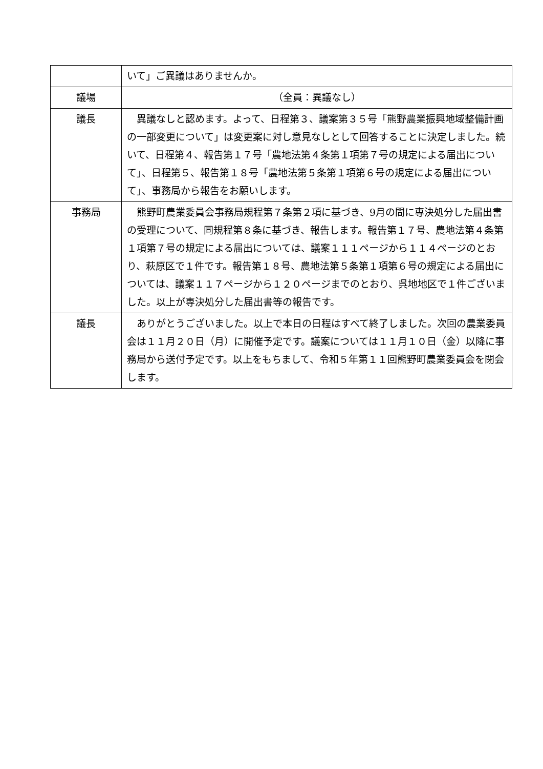| | いて」ご異議はありませんか。 |
| 議場 | （全員：異議なし） |
| 議長 | 異議なしと認めます。よって、日程第３、議案第３５号「熊野農業振興地域整備計画の一部変更について」は変更案に対し意見なしとして回答することに決定しました。続いて、日程第４、報告第１７号「農地法第４条第１項第７号の規定による届出について」、日程第５、報告第１８号「農地法第５条第１項第６号の規定による届出について」、事務局から報告をお願いします。 |
| 事務局 | 熊野町農業委員会事務局規程第７条第２項に基づき、9月の間に専決処分した届出書の受理について、同規程第８条に基づき、報告します。報告第１７号、農地法第４条第１項第７号の規定による届出については、議案１１１ページから１１４ページのとおり、萩原区で１件です。報告第１８号、農地法第５条第１項第６号の規定による届出については、議案１１７ページから１２０ページまでのとおり、呉地地区で１件ございました。以上が専決処分した届出書等の報告です。 |
| 議長 | ありがとうございました。以上で本日の日程はすべて終了しました。次回の農業委員会は１１月２０日（月）に開催予定です。議案については１１月１０日（金）以降に事務局から送付予定です。以上をもちまして、令和５年第１１回熊野町農業委員会を閉会します。 |